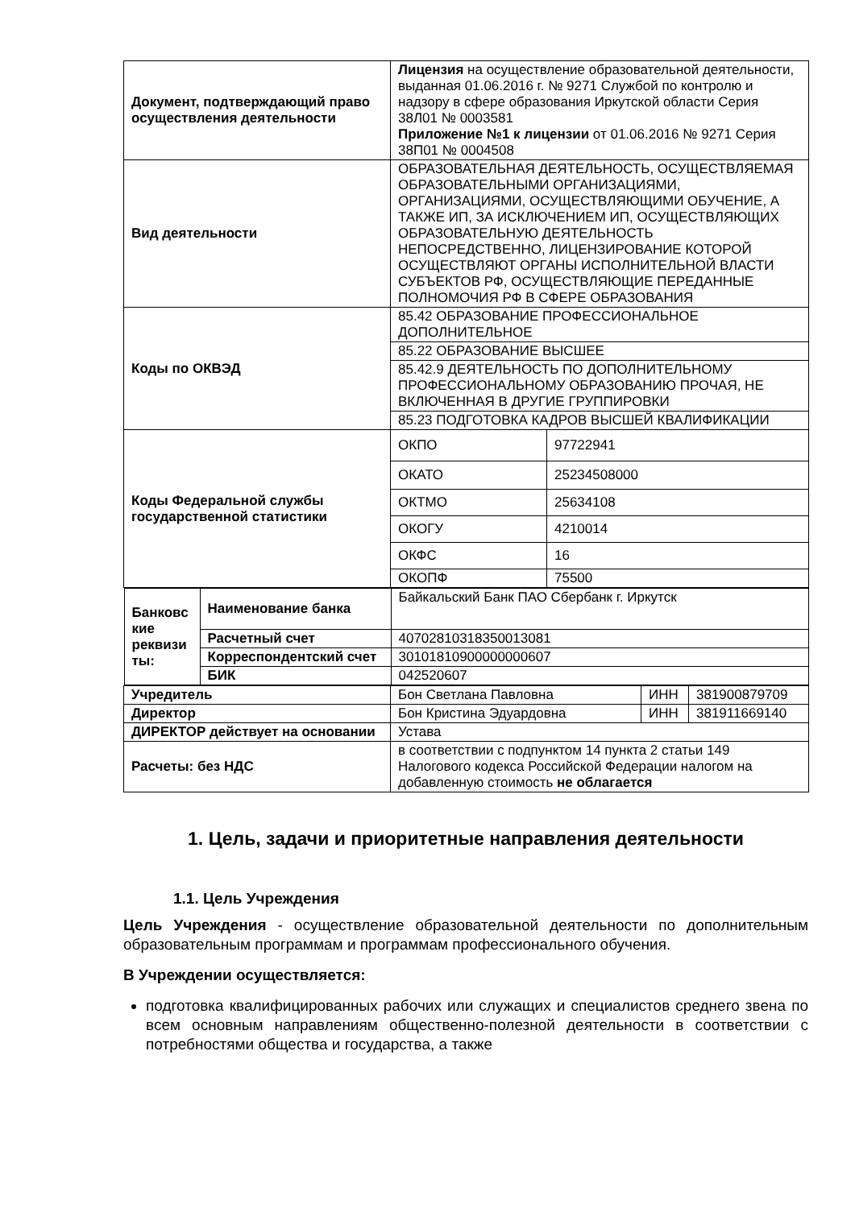| Документ, подтверждающий право осуществления деятельности | Лицензия на осуществление образовательной деятельности, выданная 01.06.2016 г. № 9271 Службой по контролю и надзору в сфере образования Иркутской области Серия 38Л01 № 0003581 Приложение №1 к лицензии от 01.06.2016 № 9271 Серия 38П01 № 0004508 | | | |
| Вид деятельности | ОБРАЗОВАТЕЛЬНАЯ ДЕЯТЕЛЬНОСТЬ, ОСУЩЕСТВЛЯЕМАЯ ОБРАЗОВАТЕЛЬНЫМИ ОРГАНИЗАЦИЯМИ, ОРГАНИЗАЦИЯМИ, ОСУЩЕСТВЛЯЮЩИМИ ОБУЧЕНИЕ, А ТАКЖЕ ИП, ЗА ИСКЛЮЧЕНИЕМ ИП, ОСУЩЕСТВЛЯЮЩИХ ОБРАЗОВАТЕЛЬНУЮ ДЕЯТЕЛЬНОСТЬ НЕПОСРЕДСТВЕННО, ЛИЦЕНЗИРОВАНИЕ КОТОРОЙ ОСУЩЕСТВЛЯЮТ ОРГАНЫ ИСПОЛНИТЕЛЬНОЙ ВЛАСТИ СУБЪЕКТОВ РФ, ОСУЩЕСТВЛЯЮЩИЕ ПЕРЕДАННЫЕ ПОЛНОМОЧИЯ РФ В СФЕРЕ ОБРАЗОВАНИЯ | | | |
| Коды по ОКВЭД | 85.42 ОБРАЗОВАНИЕ ПРОФЕССИОНАЛЬНОЕ ДОПОЛНИТЕЛЬНОЕ | | | |
| | 85.22 ОБРАЗОВАНИЕ ВЫСШЕЕ | | | |
| | 85.42.9 ДЕЯТЕЛЬНОСТЬ ПО ДОПОЛНИТЕЛЬНОМУ ПРОФЕССИОНАЛЬНОМУ ОБРАЗОВАНИЮ ПРОЧАЯ, НЕ ВКЛЮЧЕННАЯ В ДРУГИЕ ГРУППИРОВКИ | | | |
| | 85.23 ПОДГОТОВКА КАДРОВ ВЫСШЕЙ КВАЛИФИКАЦИИ | | | |
| Коды Федеральной службы государственной статистики | ОКПО | 97722941 | | |
| | ОКАТО | 25234508000 | | |
| | ОКТМО | 25634108 | | |
| | ОКОГУ | 4210014 | | |
| | ОКФС | 16 | | |
| | ОКОПФ | 75500 | | |
| / Банковс кие реквизи ты: / Наименование банка / Байкальский Банк ПАО Сбербанк г. Иркутск / / / Расчетный счет / 40702810318350013081 / / / Корреспондентский счет / 30101810900000000607 / / / БИК / 042520607 / | | | | |
| Учредитель | Бон Светлана Павловна | | ИНН | 381900879709 |
| Директор | Бон Кристина Эдуардовна | | ИНН | 381911669140 |
| ДИРЕКТОР действует на основании | Устава | | | |
| Расчеты: без НДС | в соответствии с подпунктом 14 пункта 2 статьи 149 Налогового кодекса Российской Федерации налогом на добавленную стоимость не облагается | | | |
1. Цель, задачи и приоритетные направления деятельности
1.1. Цель Учреждения
Цель Учреждения - осуществление образовательной деятельности по дополнительным образовательным программам и программам профессионального обучения.
В Учреждении осуществляется:
подготовка квалифицированных рабочих или служащих и специалистов среднего звена по всем основным направлениям общественно-полезной деятельности в соответствии с потребностями общества и государства, а также